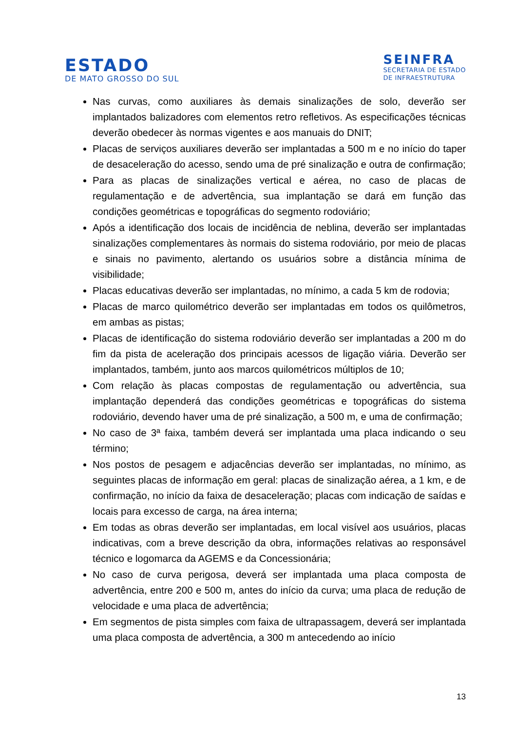ESTADO
DE MATO GROSSO DO SUL
SEINFRA
SECRETARIA DE ESTADO
DE INFRAESTRUTURA
Nas curvas, como auxiliares às demais sinalizações de solo, deverão ser implantados balizadores com elementos retro refletivos. As especificações técnicas deverão obedecer às normas vigentes e aos manuais do DNIT;
Placas de serviços auxiliares deverão ser implantadas a 500 m e no início do taper de desaceleração do acesso, sendo uma de pré sinalização e outra de confirmação;
Para as placas de sinalizações vertical e aérea, no caso de placas de regulamentação e de advertência, sua implantação se dará em função das condições geométricas e topográficas do segmento rodoviário;
Após a identificação dos locais de incidência de neblina, deverão ser implantadas sinalizações complementares às normais do sistema rodoviário, por meio de placas e sinais no pavimento, alertando os usuários sobre a distância mínima de visibilidade;
Placas educativas deverão ser implantadas, no mínimo, a cada 5 km de rodovia;
Placas de marco quilométrico deverão ser implantadas em todos os quilômetros, em ambas as pistas;
Placas de identificação do sistema rodoviário deverão ser implantadas a 200 m do fim da pista de aceleração dos principais acessos de ligação viária. Deverão ser implantados, também, junto aos marcos quilométricos múltiplos de 10;
Com relação às placas compostas de regulamentação ou advertência, sua implantação dependerá das condições geométricas e topográficas do sistema rodoviário, devendo haver uma de pré sinalização, a 500 m, e uma de confirmação;
No caso de 3ª faixa, também deverá ser implantada uma placa indicando o seu término;
Nos postos de pesagem e adjacências deverão ser implantadas, no mínimo, as seguintes placas de informação em geral: placas de sinalização aérea, a 1 km, e de confirmação, no início da faixa de desaceleração; placas com indicação de saídas e locais para excesso de carga, na área interna;
Em todas as obras deverão ser implantadas, em local visível aos usuários, placas indicativas, com a breve descrição da obra, informações relativas ao responsável técnico e logomarca da AGEMS e da Concessionária;
No caso de curva perigosa, deverá ser implantada uma placa composta de advertência, entre 200 e 500 m, antes do início da curva; uma placa de redução de velocidade e uma placa de advertência;
Em segmentos de pista simples com faixa de ultrapassagem, deverá ser implantada uma placa composta de advertência, a 300 m antecedendo ao início
13